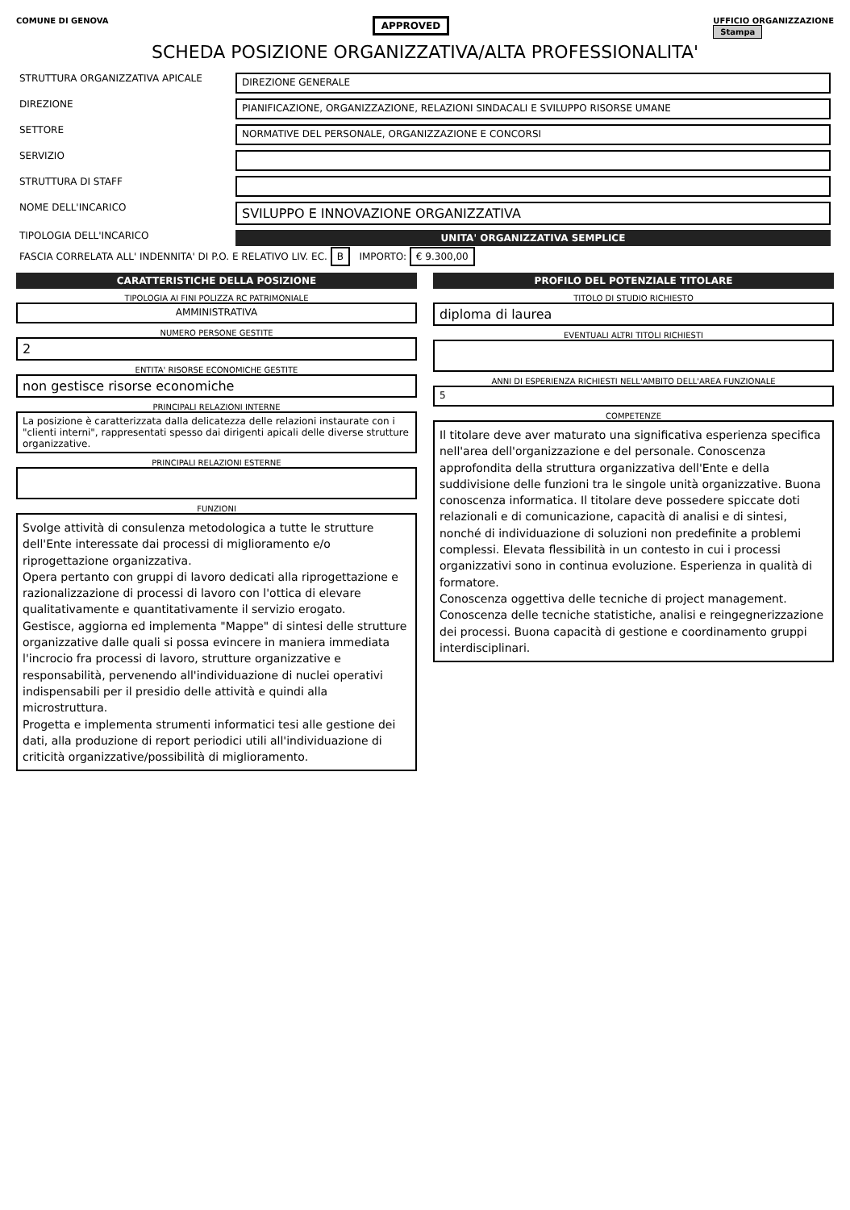COMUNE DI GENOVA
APPROVED
UFFICIO ORGANIZZAZIONE
Stampa
SCHEDA POSIZIONE ORGANIZZATIVA/ALTA PROFESSIONALITA'
| STRUTTURA ORGANIZZATIVA APICALE | DIREZIONE GENERALE |
| DIREZIONE | PIANIFICAZIONE, ORGANIZZAZIONE, RELAZIONI SINDACALI E SVILUPPO RISORSE UMANE |
| SETTORE | NORMATIVE DEL PERSONALE, ORGANIZZAZIONE E CONCORSI |
| SERVIZIO | |
| STRUTTURA DI STAFF | |
| NOME DELL'INCARICO | SVILUPPO E INNOVAZIONE ORGANIZZATIVA |
| TIPOLOGIA DELL'INCARICO | UNITA' ORGANIZZATIVA SEMPLICE |
| FASCIA CORRELATA ALL' INDENNITA' DI P.O. E RELATIVO LIV. EC. B IMPORTO: € 9.300,00 | |
CARATTERISTICHE DELLA POSIZIONE
TIPOLOGIA AI FINI POLIZZA RC PATRIMONIALE
AMMINISTRATIVA
NUMERO PERSONE GESTITE
2
ENTITA' RISORSE ECONOMICHE GESTITE
non gestisce risorse economiche
PRINCIPALI RELAZIONI INTERNE
La posizione è caratterizzata dalla delicatezza delle relazioni instaurate con i "clienti interni", rappresentati spesso dai dirigenti apicali delle diverse strutture organizzative.
PRINCIPALI RELAZIONI ESTERNE
FUNZIONI
Svolge attività di consulenza metodologica a tutte le strutture dell'Ente interessate dai processi di miglioramento e/o riprogettazione organizzativa.
Opera pertanto con gruppi di lavoro dedicati alla riprogettazione e razionalizzazione di processi di lavoro con l'ottica di elevare qualitativamente e quantitativamente il servizio erogato.
Gestisce, aggiorna ed implementa "Mappe" di sintesi delle strutture organizzative dalle quali si possa evincere in maniera immediata l'incrocio fra processi di lavoro, strutture organizzative e responsabilità, pervenendo all'individuazione di nuclei operativi indispensabili per il presidio delle attività e quindi alla microstruttura.
Progetta e implementa strumenti informatici tesi alle gestione dei dati, alla produzione di report periodici utili all'individuazione di criticità organizzative/possibilità di miglioramento.
PROFILO DEL POTENZIALE TITOLARE
TITOLO DI STUDIO RICHIESTO
diploma di laurea
EVENTUALI ALTRI TITOLI RICHIESTI
ANNI DI ESPERIENZA RICHIESTI NELL'AMBITO DELL'AREA FUNZIONALE
5
COMPETENZE
Il titolare deve aver maturato una significativa esperienza specifica nell'area dell'organizzazione e del personale. Conoscenza approfondita della struttura organizzativa dell'Ente e della suddivisione delle funzioni tra le singole unità organizzative. Buona conoscenza informatica. Il titolare deve possedere spiccate doti relazionali e di comunicazione, capacità di analisi e di sintesi, nonché di individuazione di soluzioni non predefinite a problemi complessi. Elevata flessibilità in un contesto in cui i processi organizzativi sono in continua evoluzione. Esperienza in qualità di formatore.
Conoscenza oggettiva delle tecniche di project management. Conoscenza delle tecniche statistiche, analisi e reingegnerizzazione dei processi. Buona capacità di gestione e coordinamento gruppi interdisciplinari.